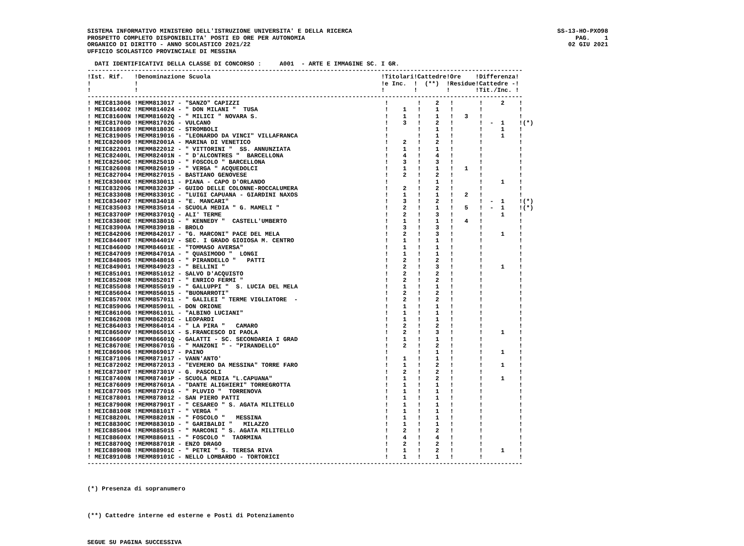SISTEMA INFORMATIVO MINISTERO DELL'ISTRUZIONE UNIVERSITA' E DELLA RICERCA
PROSPETTO COMPLETO DISPONIBILITA' POSTI ED ORE PER AUTONOMIA
ORGANICO DI DIRITTO - ANNO SCOLASTICO 2021/22
UFFICIO SCOLASTICO PROVINCIALE DI MESSINA
SS-13-HO-PXO98
PAG. 1
02 GIU 2021
  DATI IDENTIFICATIVI DELLA CLASSE DI CONCORSO :     A001  - ARTE E IMMAGINE SC. I GR.
------------------------------------------------------------------------------------------------------------------------
!Ist. Rif.   !Denominazione Scuola                                               !Titolari!Cattedre!Ore    !Differenza!
!            !                                                                   !e Inc.  !  (**)  !Residue!Cattedre -!
!            !                                                                   !        !        !       !Tit./Inc. !
------------------------------------------------------------------------------------------------------------------------
! MEIC813006 !MEMM813017 - "SANZO" CAPIZZI                                        !        !    2   !       !     2    !
! MEIC814002 !MEMM814024 - " DON MILANI "  TUSA                                   !    1   !    1   !       !          !
! MEIC81600N !MEMM81602Q - " MILICI " NOVARA S.                                   !    1   !    1   !   3   !          !
! MEIC81700D !MEMM81702G - VULCANO                                                !    3   !    2   !       !  -  1    !(*)
! MEIC818009 !MEMM81803C - STROMBOLI                                              !        !    1   !       !     1    !
! MEIC819005 !MEMM819016 - "LEONARDO DA VINCI" VILLAFRANCA                        !        !    1   !       !     1    !
! MEIC820009 !MEMM82001A - MARINA DI VENETICO                                     !    2   !    2   !       !          !
! MEIC822001 !MEMM822012 - " VITTORINI "  SS. ANNUNZIATA                          !    1   !    1   !       !          !
! MEIC82400L !MEMM82401N - " D'ALCONTRES "  BARCELLONA                            !    4   !    4   !       !          !
! MEIC82500C !MEMM82501D - " FOSCOLO " BARCELLONA                                 !    3   !    3   !       !          !
! MEIC826008 !MEMM826019 - " VERGA " ACQUEDOLCI                                   !    1   !    1   !   1   !          !
! MEIC827004 !MEMM827015 - BASTIANO GENOVESE                                      !    2   !    2   !       !          !
! MEIC83000X !MEMM830011 - PIANA - CAPO D'ORLANDO                                 !        !    1   !       !     1    !
! MEIC83200G !MEMM83203P - GUIDO DELLE COLONNE-ROCCALUMERA                        !    2   !    2   !       !          !
! MEIC83300B !MEMM83301C - "LUIGI CAPUANA - GIARDINI NAXOS                        !    1   !    1   !   2   !          !
! MEIC834007 !MEMM834018 - "E. MANCARI"                                           !    3   !    2   !       !  -  1    !(*)
! MEIC835003 !MEMM835014 - SCUOLA MEDIA " G. MAMELI "                             !    2   !    1   !   5   !  -  1    !(*)
! MEIC83700P !MEMM83701Q - ALI' TERME                                             !    2   !    3   !       !     1    !
! MEIC83800E !MEMM83801G - " KENNEDY "  CASTELL'UMBERTO                           !    1   !    1   !   4   !          !
! MEIC83900A !MEMM83901B - BROLO                                                  !    3   !    3   !       !          !
! MEIC842006 !MEMM842017 - "G. MARCONI" PACE DEL MELA                             !    2   !    3   !       !     1    !
! MEIC84400T !MEMM84401V - SEC. I GRADO GIOIOSA M. CENTRO                         !    1   !    1   !       !          !
! MEIC84600D !MEMM84601E - "TOMMASO AVERSA"                                       !    1   !    1   !       !          !
! MEIC847009 !MEMM84701A - " QUASIMODO "  LONGI                                   !    1   !    1   !       !          !
! MEIC848005 !MEMM848016 - " PIRANDELLO "   PATTI                                 !    2   !    2   !       !          !
! MEIC849001 !MEMM849023 - " BELLINI "                                            !    2   !    3   !       !     1    !
! MEIC851001 !MEMM851012 - SALVO D'ACQUISTO                                       !    2   !    2   !       !          !
! MEIC85200R !MEMM85201T - " ENRICO FERMI "                                       !    2   !    2   !       !          !
! MEIC855008 !MEMM855019 - " GALLUPPI "  S. LUCIA DEL MELA                        !    1   !    1   !       !          !
! MEIC856004 !MEMM856015 - "BUONARROTI"                                           !    2   !    2   !       !          !
! MEIC85700X !MEMM857011 - " GALILEI " TERME VIGLIATORE  -                        !    2   !    2   !       !          !
! MEIC85900G !MEMM85901L - DON ORIONE                                             !    1   !    1   !       !          !
! MEIC86100G !MEMM86101L - "ALBINO LUCIANI"                                       !    1   !    1   !       !          !
! MEIC86200B !MEMM86201C - LEOPARDI                                               !    1   !    1   !       !          !
! MEIC864003 !MEMM864014 - " LA PIRA "   CAMARO                                   !    2   !    2   !       !          !
! MEIC86500V !MEMM86501X - S.FRANCESCO DI PAOLA                                   !    2   !    3   !       !     1    !
! MEIC86600P !MEMM86601Q - GALATTI - SC. SECONDARIA I GRAD                        !    1   !    1   !       !          !
! MEIC86700E !MEMM86701G - " MANZONI " - "PIRANDELLO"                             !    2   !    2   !       !          !
! MEIC869006 !MEMM869017 - PAINO                                                  !        !    1   !       !     1    !
! MEIC871006 !MEMM871017 - VANN'ANTO'                                             !    1   !    1   !       !          !
! MEIC872002 !MEMM872013 - "EVEMERO DA MESSINA" TORRE FARO                        !    1   !    2   !       !     1    !
! MEIC87300T !MEMM87301V - G. PASCOLI                                             !    2   !    2   !       !          !
! MEIC87400N !MEMM87401P - SCUOLA MEDIA "L.CAPUANA"                               !    1   !    2   !       !     1    !
! MEIC876009 !MEMM87601A - "DANTE ALIGHIERI" TORREGROTTA                          !    1   !    1   !       !          !
! MEIC877005 !MEMM877016 - " PLUVIO "  TORRENOVA                                  !    1   !    1   !       !          !
! MEIC878001 !MEMM878012 - SAN PIERO PATTI                                        !    1   !    1   !       !          !
! MEIC87900R !MEMM87901T - " CESAREO " S. AGATA MILITELLO                         !    1   !    1   !       !          !
! MEIC88100R !MEMM88101T - " VERGA "                                              !    1   !    1   !       !          !
! MEIC88200L !MEMM88201N - " FOSCOLO "   MESSINA                                  !    1   !    1   !       !          !
! MEIC88300C !MEMM88301D - " GARIBALDI "   MILAZZO                                !    1   !    1   !       !          !
! MEIC885004 !MEMM885015 - " MARCONI " S. AGATA MILITELLO                         !    2   !    2   !       !          !
! MEIC88600X !MEMM886011 - " FOSCOLO "  TAORMINA                                  !    4   !    4   !       !          !
! MEIC88700Q !MEMM88701R - ENZO DRAGO                                             !    2   !    2   !       !          !
! MEIC88900B !MEMM88901C - " PETRI " S. TERESA RIVA                               !    1   !    2   !       !     1    !
! MEIC89100B !MEMM89101C - NELLO LOMBARDO - TORTORICI                             !    1   !    1   !       !          !
------------------------------------------------------------------------------------------------------------------------
(*) Presenza di sopranumero
(**) Cattedre interne ed esterne e Posti di Potenziamento
SEGUE SU PAGINA SUCCESSIVA